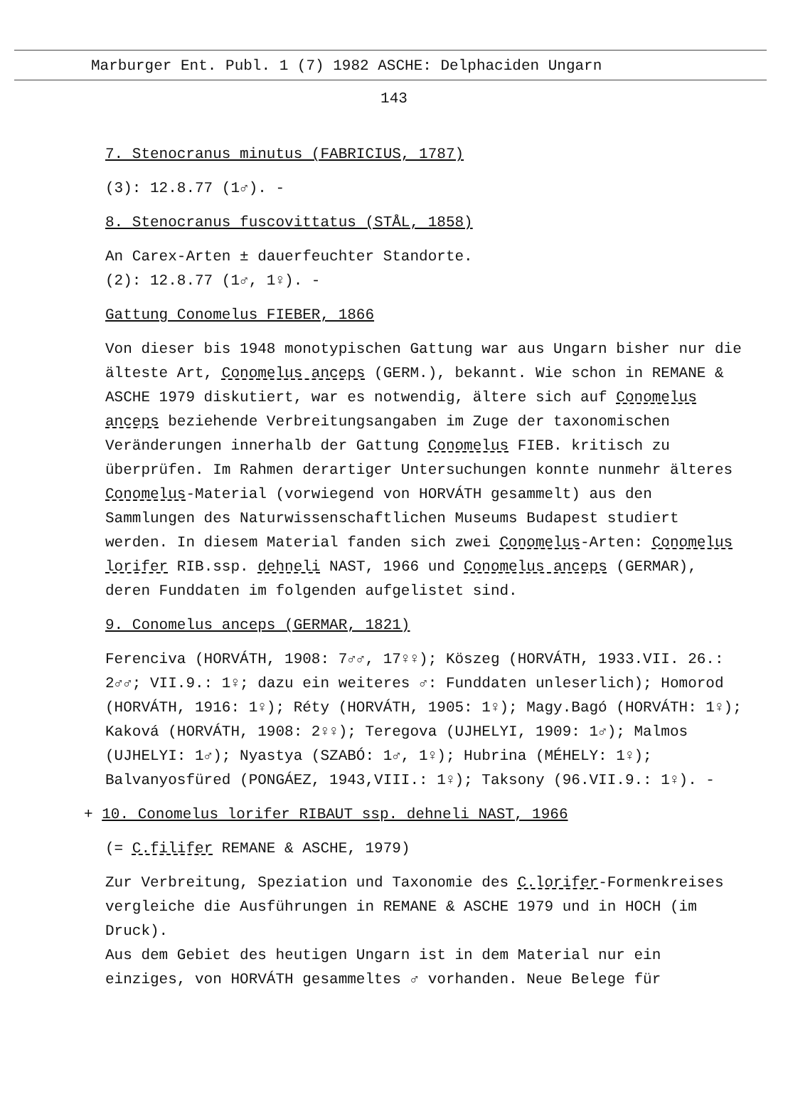Marburger Ent. Publ. 1 (7) 1982 ASCHE: Delphaciden Ungarn
143
7. Stenocranus minutus (FABRICIUS, 1787)
(3): 12.8.77 (1♂). -
8. Stenocranus fuscovittatus (STÅL, 1858)
An Carex-Arten ± dauerfeuchter Standorte.
(2): 12.8.77 (1♂, 1♀). -
Gattung Conomelus FIEBER, 1866
Von dieser bis 1948 monotypischen Gattung war aus Ungarn bisher nur die älteste Art, Conomelus anceps (GERM.), bekannt. Wie schon in REMANE & ASCHE 1979 diskutiert, war es notwendig, ältere sich auf Conomelus anceps beziehende Verbreitungsangaben im Zuge der taxonomischen Veränderungen innerhalb der Gattung Conomelus FIEB. kritisch zu überprüfen. Im Rahmen derartiger Untersuchungen konnte nunmehr älteres Conomelus-Material (vorwiegend von HORVÁTH gesammelt) aus den Sammlungen des Naturwissenschaftlichen Museums Budapest studiert werden. In diesem Material fanden sich zwei Conomelus-Arten: Conomelus lorifer RIB.ssp. dehneli NAST, 1966 und Conomelus anceps (GERMAR), deren Funddaten im folgenden aufgelistet sind.
9. Conomelus anceps (GERMAR, 1821)
Ferenciva (HORVÁTH, 1908: 7♂♂, 17♀♀); Köszeg (HORVÁTH, 1933.VII. 26.: 2♂♂; VII.9.: 1♀; dazu ein weiteres ♂: Funddaten unleserlich); Homorod (HORVÁTH, 1916: 1♀); Réty (HORVÁTH, 1905: 1♀); Magy.Bagó (HORVÁTH: 1♀); Kaková (HORVÁTH, 1908: 2♀♀); Teregova (UJHELYI, 1909: 1♂); Malmos (UJHELYI: 1♂); Nyastya (SZABÓ: 1♂, 1♀); Hubrina (MÉHELY: 1♀); Balvanyosfüred (PONGÁEZ, 1943,VIII.: 1♀); Taksony (96.VII.9.: 1♀). -
+ 10. Conomelus lorifer RIBAUT ssp. dehneli NAST, 1966
(= C.filifer REMANE & ASCHE, 1979)
Zur Verbreitung, Speziation und Taxonomie des C.lorifer-Formenkreises vergleiche die Ausführungen in REMANE & ASCHE 1979 und in HOCH (im Druck).
Aus dem Gebiet des heutigen Ungarn ist in dem Material nur ein einziges, von HORVÁTH gesammeltes ♂ vorhanden. Neue Belege für